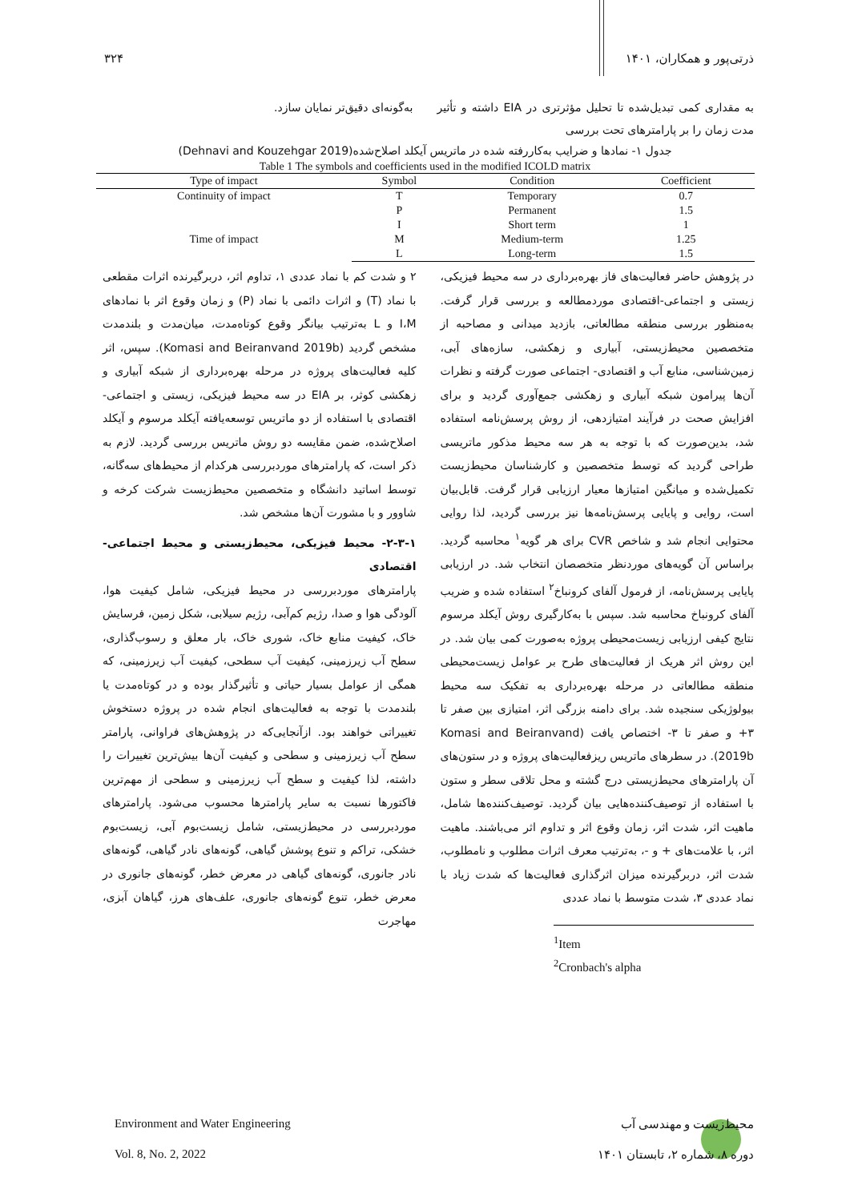۳۲۴ ذرتی‌پور و همکاران، ۱۴۰۱
به مقداری کمی تبدیل‌شده تا تحلیل مؤثرتری در EIA داشته و تأثیر مدت زمان را بر پارامترهای تحت بررسی
به‌گونه‌ای دقیق‌تر نمایان سازد.
جدول ۱- نمادها و ضرایب به‌کاررفته شده در ماتریس آیکلد اصلاح‌شده(Dehnavi and Kouzehgar 2019)
Table 1 The symbols and coefficients used in the modified ICOLD matrix
| Type of impact | Symbol | Condition | Coefficient |
| --- | --- | --- | --- |
| Continuity of impact | T | Temporary | 0.7 |
| | P | Permanent | 1.5 |
| Time of impact | I | Short term | 1 |
| | M | Medium-term | 1.25 |
| | L | Long-term | 1.5 |
در پژوهش حاضر فعالیت‌های فاز بهره‌برداری در سه محیط فیزیکی، زیستی و اجتماعی-اقتصادی موردمطالعه و بررسی قرار گرفت. به‌منظور بررسی منطقه مطالعاتی، بازدید میدانی و مصاحبه از متخصصین محیط‌زیستی، آبیاری و زهکشی، سازه‌های آبی، زمین‌شناسی، منابع آب و اقتصادی- اجتماعی صورت گرفته و نظرات آن‌ها پیرامون شبکه آبیاری و زهکشی جمع‌آوری گردید و برای افزایش صحت در فرآیند امتیازدهی، از روش پرسش‌نامه استفاده شد، بدین‌صورت که با توجه به هر سه محیط مذکور ماتریسی طراحی گردید که توسط متخصصین و کارشناسان محیط‌زیست تکمیل‌شده و میانگین امتیازها معیار ارزیابی قرار گرفت. قابل‌بیان است، روایی و پایایی پرسش‌نامه‌ها نیز بررسی گردید، لذا روایی محتوایی انجام شد و شاخص CVR برای هر گویه<sup>۱</sup> محاسبه گردید. براساس آن گویه‌های موردنظر متخصصان انتخاب شد. در ارزیابی پایایی پرسش‌نامه، از فرمول آلفای کرونباخ<sup>۲</sup> استفاده شده و ضریب آلفای کرونباخ محاسبه شد. سپس با به‌کارگیری روش آیکلد مرسوم نتایج کیفی ارزیابی زیست‌محیطی پروژه به‌صورت کمی بیان شد. در این روش اثر هریک از فعالیت‌های طرح بر عوامل زیست‌محیطی منطقه مطالعاتی در مرحله بهره‌برداری به تفکیک سه محیط بیولوژیکی سنجیده شد. برای دامنه بزرگی اثر، امتیازی بین صفر تا ۳+ و صفر تا ۳- اختصاص یافت (Komasi and Beiranvand 2019b). در سطرهای ماتریس ریزفعالیت‌های پروژه و در ستون‌های آن پارامترهای محیط‌زیستی درج گشته و محل تلاقی سطر و ستون با استفاده از توصیف‌کننده‌هایی بیان گردید. توصیف‌کننده‌ها شامل، ماهیت اثر، شدت اثر، زمان وقوع اثر و تداوم اثر می‌باشند. ماهیت اثر، با علامت‌های + و -، به‌ترتیب معرف اثرات مطلوب و نامطلوب، شدت اثر، دربرگیرنده میزان اثرگذاری فعالیت‌ها که شدت زیاد با نماد عددی ۳، شدت متوسط با نماد عددی
<sup>1</sup> Item
<sup>2</sup> Cronbach's alpha
۲ و شدت کم با نماد عددی ۱، تداوم اثر، دربرگیرنده اثرات مقطعی با نماد (T) و اثرات دائمی با نماد (P) و زمان وقوع اثر با نمادهای I،M و L به‌ترتیب بیانگر وقوع کوتاه‌مدت، میان‌مدت و بلندمدت مشخص گردید (Komasi and Beiranvand 2019b). سپس، اثر کلیه فعالیت‌های پروژه در مرحله بهره‌برداری از شبکه آبیاری و زهکشی کوثر، بر EIA در سه محیط فیزیکی، زیستی و اجتماعی-اقتصادی با استفاده از دو ماتریس توسعه‌یافته آیکلد مرسوم و آیکلد اصلاح‌شده، ضمن مقایسه دو روش ماتریس بررسی گردید. لازم به ذکر است، که پارامترهای موردبررسی هرکدام از محیط‌های سه‌گانه، توسط اساتید دانشگاه و متخصصین محیط‌زیست شرکت کرخه و شاوور و با مشورت آن‌ها مشخص شد.
۲-۳-۱- محیط فیزیکی، محیط‌زیستی و محیط اجتماعی-اقتصادی
پارامترهای موردبررسی در محیط فیزیکی، شامل کیفیت هوا، آلودگی هوا و صدا، رژیم کم‌آبی، رژیم سیلابی، شکل زمین، فرسایش خاک، کیفیت منابع خاک، شوری خاک، بار معلق و رسوب‌گذاری، سطح آب زیرزمینی، کیفیت آب سطحی، کیفیت آب زیرزمینی، که همگی از عوامل بسیار حیاتی و تأثیرگذار بوده و در کوتاه‌مدت یا بلندمدت با توجه به فعالیت‌های انجام شده در پروژه دستخوش تغییراتی خواهند بود. ازآنجایی‌که در پژوهش‌های فراوانی، پارامتر سطح آب زیرزمینی و سطحی و کیفیت آن‌ها بیش‌ترین تغییرات را داشته، لذا کیفیت و سطح آب زیرزمینی و سطحی از مهم‌ترین فاکتورها نسبت به سایر پارامترها محسوب می‌شود. پارامترهای موردبررسی در محیط‌زیستی، شامل زیست‌بوم آبی، زیست‌بوم خشکی، تراکم و تنوع پوشش گیاهی، گونه‌های نادر گیاهی، گونه‌های نادر جانوری، گونه‌های گیاهی در معرض خطر، گونه‌های جانوری در معرض خطر، تنوع گونه‌های جانوری، علف‌های هرز، گیاهان آبزی، مهاجرت
Environment and Water Engineering محیط‌زیست و مهندسی آب
Vol. 8, No. 2, 2022 دوره ۸، شماره ۲، تابستان ۱۴۰۱